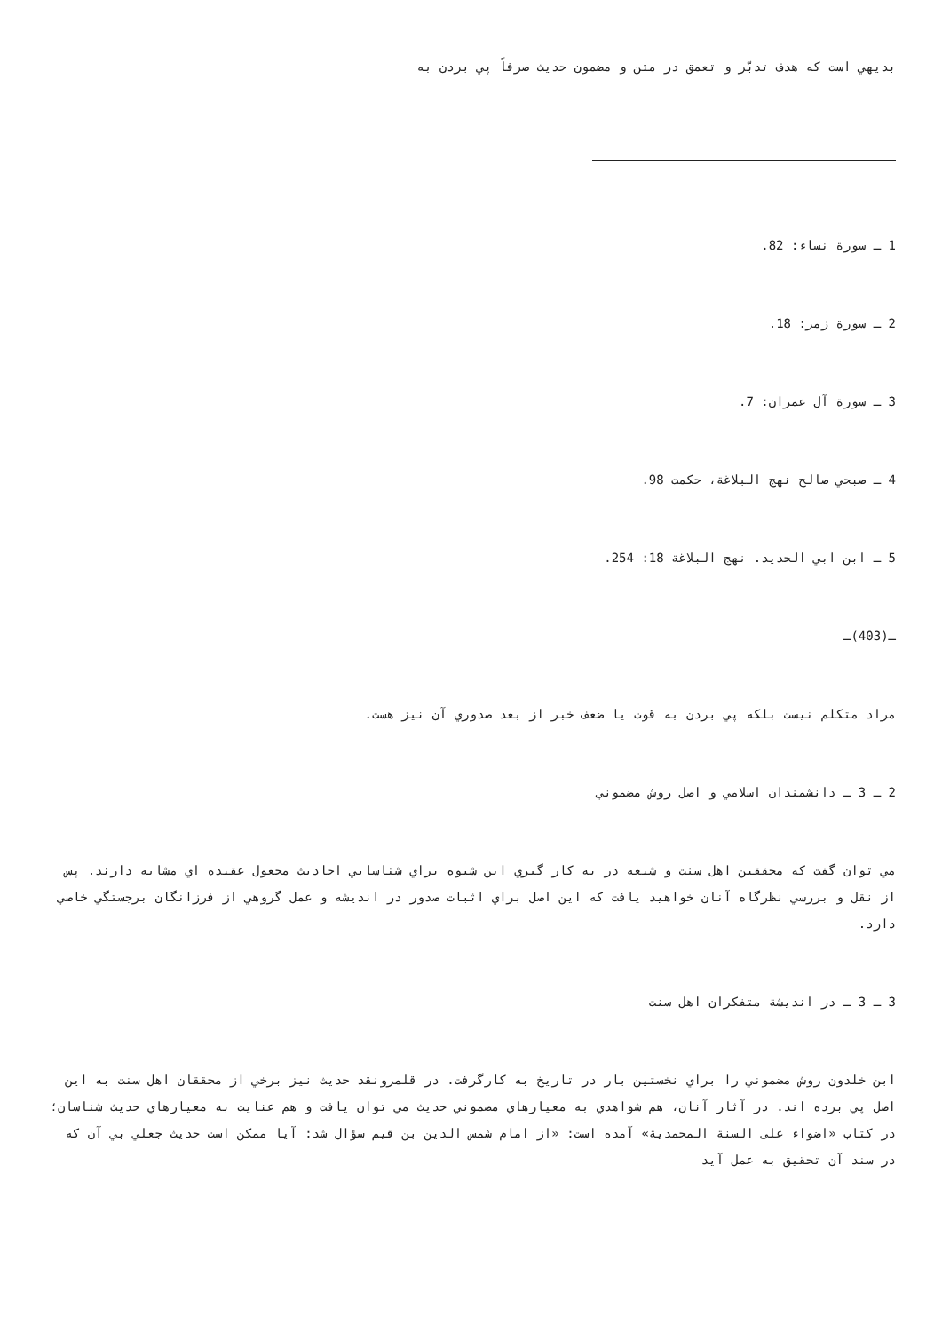بديهي است كه هدف تدبّر و تعمق در متن و مضمون حديث صرفاً پي بردن به
1 ـ سورة نساء: 82.
2 ـ سورة زمر: 18.
3 ـ سورة آل عمران: 7.
4 ـ صبحي صالح نهج البلاغة، حكمت 98.
5 ـ ابن ابي الحديد. نهج البلاغة 18: 254.
ـ(403)ـ
مراد متكلم نيست بلكه پي بردن به قوت يا ضعف خبر از بعد صدوري آن نيز هست.
2 ـ 3 ـ دانشمندان اسلامي و اصل روش مضموني
مي توان گفت كه محققين اهل سنت و شيعه در به كار گيري اين شيوه براي شناسايي احاديث مجعول عقيده اي مشابه دارند. پس از نقل و بررسي نظرگاه آنان خواهيد يافت كه اين اصل براي اثبات صدور در انديشه و عمل گروهي از فرزانگان برجستگي خاصي دارد.
3 ـ 3 ـ در انديشة متفكران اهل سنت
ابن خلدون روش مضموني را براي نخستين بار در تاريخ به كارگرفت. در قلمرونقد حديث نيز برخي از محققان اهل سنت به اين اصل پي برده اند. در آثار آنان، هم شواهدي به معيارهاي مضموني حديث مي توان يافت و هم عنايت به معيارهاي حديث شناسان؛ در كتاب «اضواء على السنة المحمدية» آمده است: «از امام شمس الدين بن قيم سؤال شد: آيا ممكن است حديث جعلي بي آن كه در سند آن تحقيق به عمل آيد